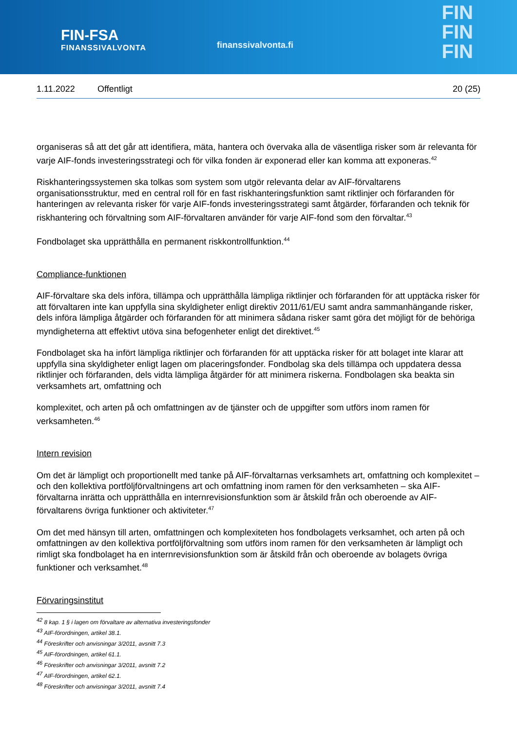FIN-FSA
FINANSSIVALVONTA
finanssivalvonta.fi
FIN
FIN
FIN
1.11.2022 Offentligt 20 (25)
organiseras så att det går att identifiera, mäta, hantera och övervaka alla de väsentliga risker som är relevanta för varje AIF-fonds investeringsstrategi och för vilka fonden är exponerad eller kan komma att exponeras.<sup>42</sup>
Riskhanteringssystemen ska tolkas som system som utgör relevanta delar av AIF-förvaltarens organisationsstruktur, med en central roll för en fast riskhanteringsfunktion samt riktlinjer och förfaranden för hanteringen av relevanta risker för varje AIF-fonds investeringsstrategi samt åtgärder, förfaranden och teknik för riskhantering och förvaltning som AIF-förvaltaren använder för varje AIF-fond som den förvaltar.<sup>43</sup>
Fondbolaget ska upprätthålla en permanent riskkontrollfunktion.<sup>44</sup>
Compliance-funktionen
AIF-förvaltare ska dels införa, tillämpa och upprätthålla lämpliga riktlinjer och förfaranden för att upptäcka risker för att förvaltaren inte kan uppfylla sina skyldigheter enligt direktiv 2011/61/EU samt andra sammanhängande risker, dels införa lämpliga åtgärder och förfaranden för att minimera sådana risker samt göra det möjligt för de behöriga myndigheterna att effektivt utöva sina befogenheter enligt det direktivet.<sup>45</sup>
Fondbolaget ska ha infört lämpliga riktlinjer och förfaranden för att upptäcka risker för att bolaget inte klarar att uppfylla sina skyldigheter enligt lagen om placeringsfonder. Fondbolag ska dels tillämpa och uppdatera dessa riktlinjer och förfaranden, dels vidta lämpliga åtgärder för att minimera riskerna. Fondbolagen ska beakta sin verksamhets art, omfattning och
komplexitet, och arten på och omfattningen av de tjänster och de uppgifter som utförs inom ramen för verksamheten.<sup>46</sup>
Intern revision
Om det är lämpligt och proportionellt med tanke på AIF-förvaltarnas verksamhets art, omfattning och komplexitet – och den kollektiva portföljförvaltningens art och omfattning inom ramen för den verksamheten – ska AIF-förvaltarna inrätta och upprätthålla en internrevisionsfunktion som är åtskild från och oberoende av AIF-förvaltarens övriga funktioner och aktiviteter.<sup>47</sup>
Om det med hänsyn till arten, omfattningen och komplexiteten hos fondbolagets verksamhet, och arten på och omfattningen av den kollektiva portföljförvaltning som utförs inom ramen för den verksamheten är lämpligt och rimligt ska fondbolaget ha en internrevisionsfunktion som är åtskild från och oberoende av bolagets övriga funktioner och verksamhet.<sup>48</sup>
Förvaringsinstitut
<sup>42</sup> 8 kap. 1 § i lagen om förvaltare av alternativa investeringsfonder
<sup>43</sup> AIF-förordningen, artikel 38.1.
<sup>44</sup> Föreskrifter och anvisningar 3/2011, avsnitt 7.3
<sup>45</sup> AIF-förordningen, artikel 61.1.
<sup>46</sup> Föreskrifter och anvisningar 3/2011, avsnitt 7.2
<sup>47</sup> AIF-förordningen, artikel 62.1.
<sup>48</sup> Föreskrifter och anvisningar 3/2011, avsnitt 7.4